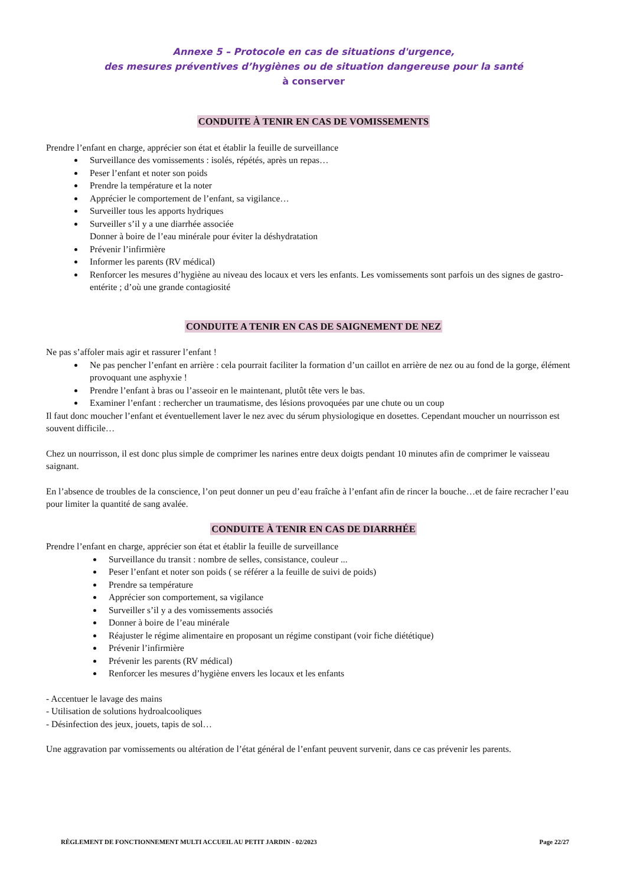Annexe 5 – Protocole en cas de situations d'urgence,
des mesures préventives d’hygiènes ou de situation dangereuse pour la santé
à conserver
CONDUITE À TENIR EN CAS DE VOMISSEMENTS
Prendre l’enfant en charge, apprécier son état et établir la feuille de surveillance
Surveillance des vomissements : isolés, répétés, après un repas…
Peser l’enfant et noter son poids
Prendre la température et la noter
Apprécier le comportement de l’enfant, sa vigilance…
Surveiller tous les apports hydriques
Surveiller s’il y a une diarrhée associée
Donner à boire de l’eau minérale pour éviter la déshydratation
Prévenir l’infirmière
Informer les parents (RV médical)
Renforcer les mesures d’hygiène au niveau des locaux et vers les enfants. Les vomissements sont parfois un des signes de gastro-entérite ; d’où une grande contagiosité
CONDUITE A TENIR EN CAS DE SAIGNEMENT DE NEZ
Ne pas s’affoler mais agir et rassurer l’enfant !
Ne pas pencher l’enfant en arrière : cela pourrait faciliter la formation d’un caillot en arrière de nez ou au fond de la gorge, élément provoquant une asphyxie !
Prendre l’enfant à bras ou l’asseoir en le maintenant, plutôt tête vers le bas.
Examiner l’enfant : rechercher un traumatisme, des lésions provoquées par une chute ou un coup
Il faut donc moucher l’enfant et éventuellement laver le nez avec du sérum physiologique en dosettes. Cependant moucher un nourrisson est souvent difficile…
Chez un nourrisson, il est donc plus simple de comprimer les narines entre deux doigts pendant 10 minutes afin de comprimer le vaisseau saignant.
En l’absence de troubles de la conscience, l’on peut donner un peu d’eau fraîche à l’enfant afin de rincer la bouche…et de faire recracher l’eau pour limiter la quantité de sang avalée.
CONDUITE À TENIR EN CAS DE DIARRHÉE
Prendre l’enfant en charge, apprécier son état et établir la feuille de surveillance
Surveillance du transit : nombre de selles, consistance, couleur ...
Peser l’enfant et noter son poids ( se référer a la feuille de suivi de poids)
Prendre sa température
Apprécier son comportement, sa vigilance
Surveiller s’il y a des vomissements associés
Donner à boire de l’eau minérale
Réajuster le régime alimentaire en proposant un régime constipant (voir fiche diététique)
Prévenir l’infirmière
Prévenir les parents (RV médical)
Renforcer les mesures d’hygiène envers les locaux et les enfants
- Accentuer le lavage des mains
- Utilisation de solutions hydroalcooliques
- Désinfection des jeux, jouets, tapis de sol…
Une aggravation par vomissements ou altération de l’état général de l’enfant peuvent survenir, dans ce cas prévenir les parents.
RÈGLEMENT DE FONCTIONNEMENT MULTI ACCUEIL AU PETIT JARDIN - 02/2023 Page 22/27